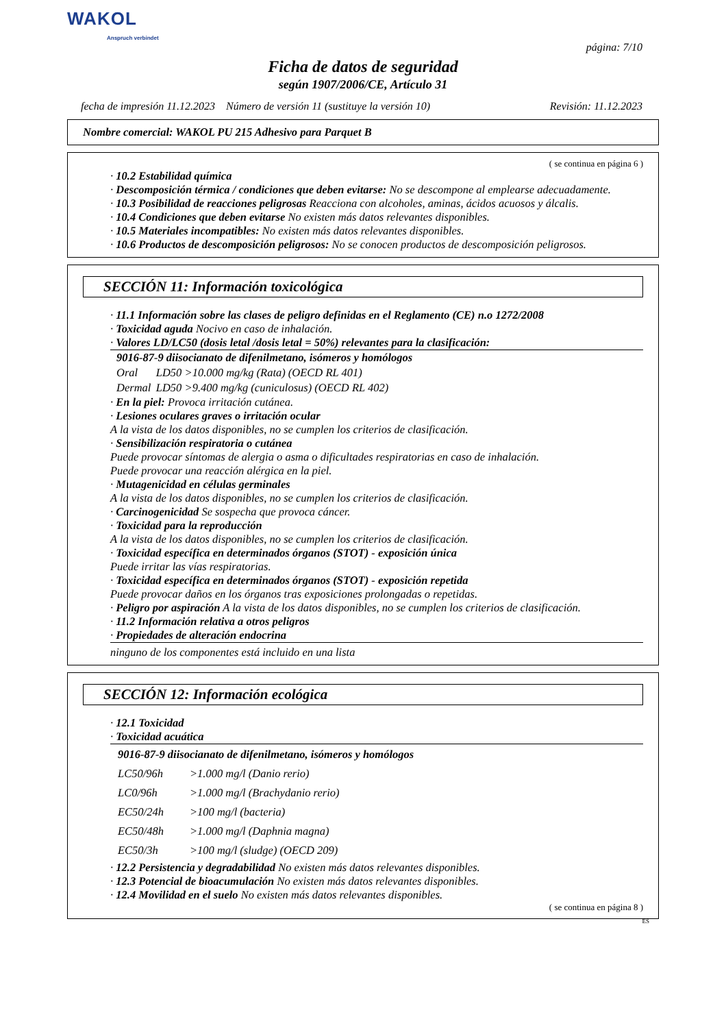WAKOL
Anspruch verbindet
página: 7/10
Ficha de datos de seguridad
según 1907/2006/CE, Artículo 31
fecha de impresión 11.12.2023 Número de versión 11 (sustituye la versión 10) Revisión: 11.12.2023
Nombre comercial: WAKOL PU 215 Adhesivo para Parquet B
( se continua en página 6 )
· 10.2 Estabilidad química
· Descomposición térmica / condiciones que deben evitarse: No se descompone al emplearse adecuadamente.
· 10.3 Posibilidad de reacciones peligrosas Reacciona con alcoholes, aminas, ácidos acuosos y álcalis.
· 10.4 Condiciones que deben evitarse No existen más datos relevantes disponibles.
· 10.5 Materiales incompatibles: No existen más datos relevantes disponibles.
· 10.6 Productos de descomposición peligrosos: No se conocen productos de descomposición peligrosos.
SECCIÓN 11: Información toxicológica
· 11.1 Información sobre las clases de peligro definidas en el Reglamento (CE) n.o 1272/2008
· Toxicidad aguda Nocivo en caso de inhalación.
· Valores LD/LC50 (dosis letal /dosis letal = 50%) relevantes para la clasificación:
| 9016-87-9 diisocianato de difenilmetano, isómeros y homólogos | |
| Oral | LD50 >10.000 mg/kg (Rata) (OECD RL 401) |
| Dermal | LD50 >9.400 mg/kg (cuniculosus) (OECD RL 402) |
· En la piel: Provoca irritación cutánea.
· Lesiones oculares graves o irritación ocular
A la vista de los datos disponibles, no se cumplen los criterios de clasificación.
· Sensibilización respiratoria o cutánea
Puede provocar síntomas de alergia o asma o dificultades respiratorias en caso de inhalación.
Puede provocar una reacción alérgica en la piel.
· Mutagenicidad en células germinales
A la vista de los datos disponibles, no se cumplen los criterios de clasificación.
· Carcinogenicidad Se sospecha que provoca cáncer.
· Toxicidad para la reproducción
A la vista de los datos disponibles, no se cumplen los criterios de clasificación.
· Toxicidad específica en determinados órganos (STOT) - exposición única
Puede irritar las vías respiratorias.
· Toxicidad específica en determinados órganos (STOT) - exposición repetida
Puede provocar daños en los órganos tras exposiciones prolongadas o repetidas.
· Peligro por aspiración A la vista de los datos disponibles, no se cumplen los criterios de clasificación.
· 11.2 Información relativa a otros peligros
· Propiedades de alteración endocrina
ninguno de los componentes está incluido en una lista
SECCIÓN 12: Información ecológica
· 12.1 Toxicidad
· Toxicidad acuática
| 9016-87-9 diisocianato de difenilmetano, isómeros y homólogos | |
| LC50/96h | >1.000 mg/l (Danio rerio) |
| LC0/96h | >1.000 mg/l (Brachydanio rerio) |
| EC50/24h | >100 mg/l (bacteria) |
| EC50/48h | >1.000 mg/l (Daphnia magna) |
| EC50/3h | >100 mg/l (sludge) (OECD 209) |
· 12.2 Persistencia y degradabilidad No existen más datos relevantes disponibles.
· 12.3 Potencial de bioacumulación No existen más datos relevantes disponibles.
· 12.4 Movilidad en el suelo No existen más datos relevantes disponibles.
( se continua en página 8 )
ES